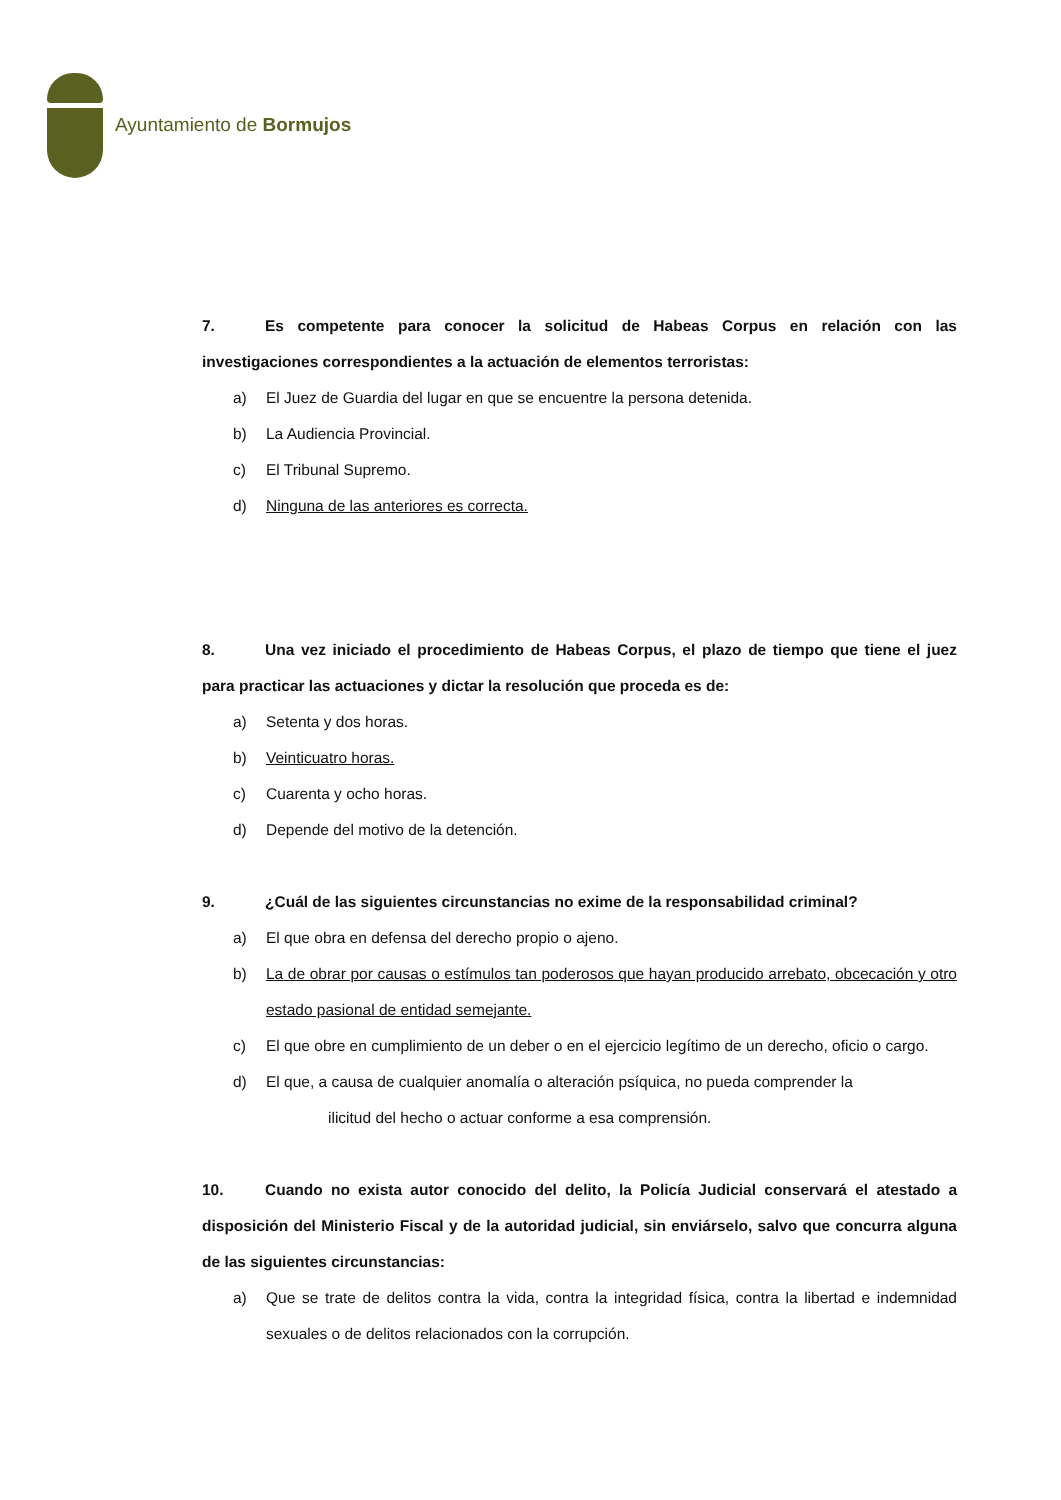Ayuntamiento de Bormujos
7. Es competente para conocer la solicitud de Habeas Corpus en relación con las investigaciones correspondientes a la actuación de elementos terroristas:
a) El Juez de Guardia del lugar en que se encuentre la persona detenida.
b) La Audiencia Provincial.
c) El Tribunal Supremo.
d) Ninguna de las anteriores es correcta.
8. Una vez iniciado el procedimiento de Habeas Corpus, el plazo de tiempo que tiene el juez para practicar las actuaciones y dictar la resolución que proceda es de:
a) Setenta y dos horas.
b) Veinticuatro horas.
c) Cuarenta y ocho horas.
d) Depende del motivo de la detención.
9. ¿Cuál de las siguientes circunstancias no exime de la responsabilidad criminal?
a) El que obra en defensa del derecho propio o ajeno.
b) La de obrar por causas o estímulos tan poderosos que hayan producido arrebato, obcecación y otro estado pasional de entidad semejante.
c) El que obre en cumplimiento de un deber o en el ejercicio legítimo de un derecho, oficio o cargo.
d) El que, a causa de cualquier anomalía o alteración psíquica, no pueda comprender la
ilicitud del hecho o actuar conforme a esa comprensión.
10. Cuando no exista autor conocido del delito, la Policía Judicial conservará el atestado a disposición del Ministerio Fiscal y de la autoridad judicial, sin enviárselo, salvo que concurra alguna de las siguientes circunstancias:
a) Que se trate de delitos contra la vida, contra la integridad física, contra la libertad e indemnidad sexuales o de delitos relacionados con la corrupción.